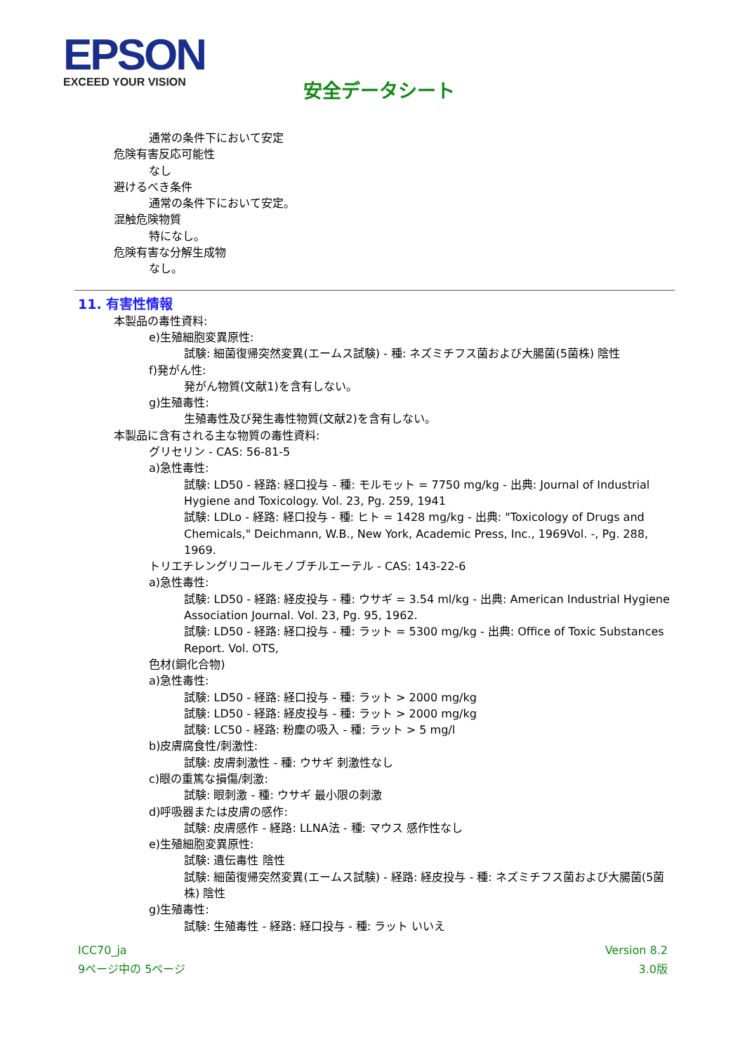EPSON
EXCEED YOUR VISION
安全データシート
通常の条件下において安定
危険有害反応可能性
なし
避けるべき条件
通常の条件下において安定。
混触危険物質
特になし。
危険有害な分解生成物
なし。
11. 有害性情報
本製品の毒性資料:
e)生殖細胞変異原性:
試験: 細菌復帰突然変異(エームス試験) - 種: ネズミチフス菌および大腸菌(5菌株) 陰性
f)発がん性:
発がん物質(文献1)を含有しない。
g)生殖毒性:
生殖毒性及び発生毒性物質(文献2)を含有しない。
本製品に含有される主な物質の毒性資料:
グリセリン - CAS: 56-81-5
a)急性毒性:
試験: LD50 - 経路: 経口投与 - 種: モルモット = 7750 mg/kg - 出典: Journal of Industrial Hygiene and Toxicology. Vol. 23, Pg. 259, 1941
試験: LDLo - 経路: 経口投与 - 種: ヒト = 1428 mg/kg - 出典: "Toxicology of Drugs and Chemicals," Deichmann, W.B., New York, Academic Press, Inc., 1969Vol. -, Pg. 288, 1969.
トリエチレングリコールモノブチルエーテル - CAS: 143-22-6
a)急性毒性:
試験: LD50 - 経路: 経皮投与 - 種: ウサギ = 3.54 ml/kg - 出典: American Industrial Hygiene Association Journal. Vol. 23, Pg. 95, 1962.
試験: LD50 - 経路: 経口投与 - 種: ラット = 5300 mg/kg - 出典: Office of Toxic Substances Report. Vol. OTS,
色材(銅化合物)
a)急性毒性:
試験: LD50 - 経路: 経口投与 - 種: ラット > 2000 mg/kg
試験: LD50 - 経路: 経皮投与 - 種: ラット > 2000 mg/kg
試験: LC50 - 経路: 粉塵の吸入 - 種: ラット > 5 mg/l
b)皮膚腐食性/刺激性:
試験: 皮膚刺激性 - 種: ウサギ 刺激性なし
c)眼の重篤な損傷/刺激:
試験: 眼刺激 - 種: ウサギ 最小限の刺激
d)呼吸器または皮膚の感作:
試験: 皮膚感作 - 経路: LLNA法 - 種: マウス 感作性なし
e)生殖細胞変異原性:
試験: 遺伝毒性 陰性
試験: 細菌復帰突然変異(エームス試験) - 経路: 経皮投与 - 種: ネズミチフス菌および大腸菌(5菌株) 陰性
g)生殖毒性:
試験: 生殖毒性 - 経路: 経口投与 - 種: ラット いいえ
ICC70_ja
9ページ中の 5ページ
Version 8.2
3.0版